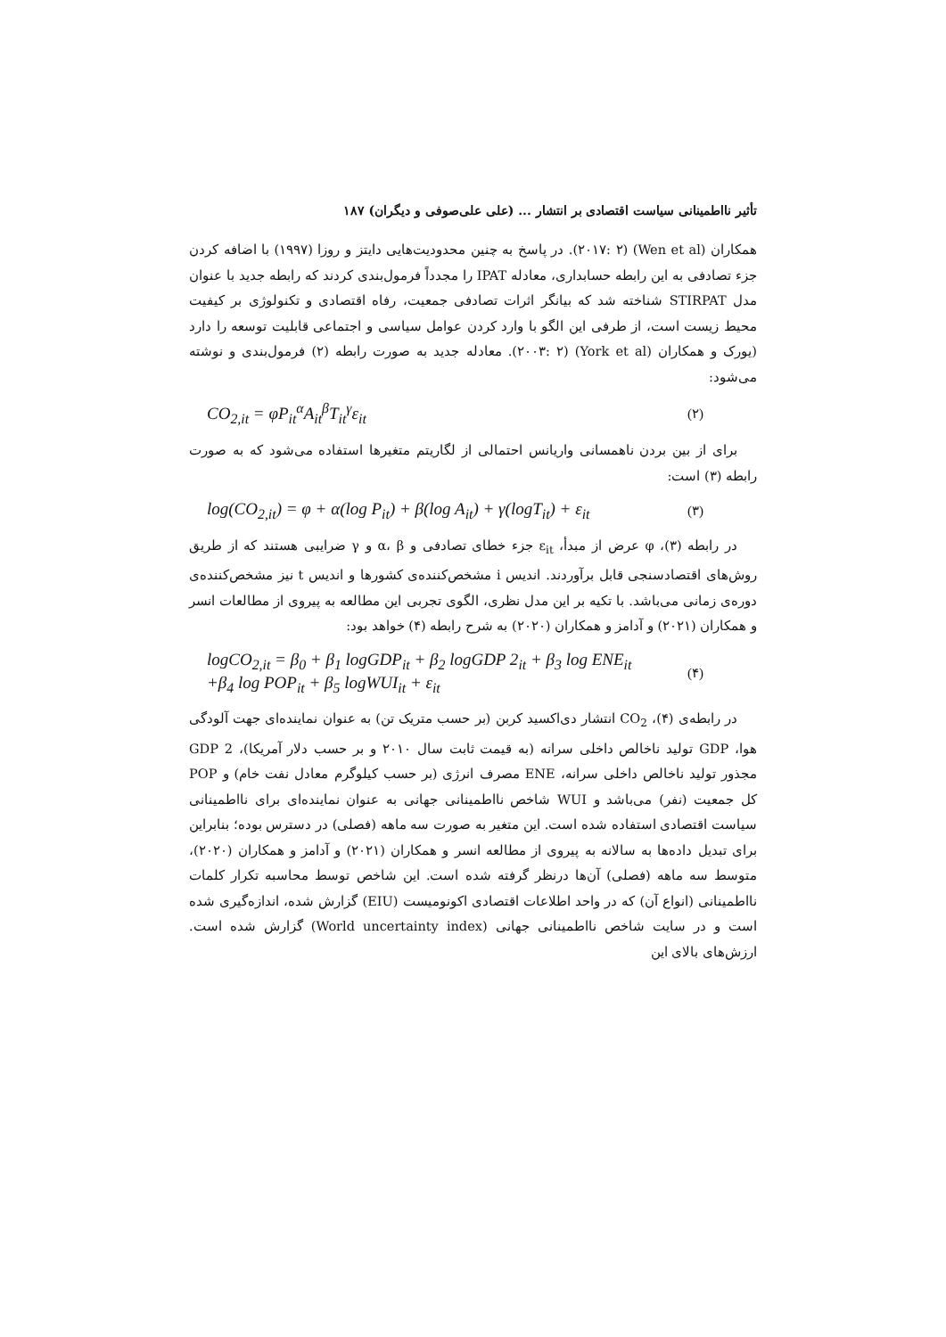تأثیر نااطمینانی سیاست اقتصادی بر انتشار ... (علی علی‌صوفی و دیگران) ۱۸۷
همکاران (Wen et al) (۲۰۱۷: ۲). در پاسخ به چنین محدودیت‌هایی دایتز و روزا (۱۹۹۷) با اضافه کردن جزء تصادفی به این رابطه حسابداری، معادله IPAT را مجدداً فرمول‌بندی کردند که رابطه جدید با عنوان مدل STIRPAT شناخته شد که بیانگر اثرات تصادفی جمعیت، رفاه اقتصادی و تکنولوژی بر کیفیت محیط زیست است، از طرفی این الگو با وارد کردن عوامل سیاسی و اجتماعی قابلیت توسعه را دارد (یورک و همکاران (York et al) (۲۰۰۳: ۲). معادله جدید به صورت رابطه (۲) فرمول‌بندی و نوشته می‌شود:
CO<sub>2,it</sub> = φP<sub>it</sub><sup>α</sup>A<sub>it</sub><sup>β</sup>T<sub>it</sub><sup>γ</sup>ε<sub>it</sub> (۲)
برای از بین بردن ناهمسانی واریانس احتمالی از لگاریتم متغیرها استفاده می‌شود که به صورت رابطه (۳) است:
log(CO<sub>2,it</sub>) = φ + α(log P<sub>it</sub>) + β(log A<sub>it</sub>) + γ(logT<sub>it</sub>) + ε<sub>it</sub> (۳)
در رابطه (۳)، φ عرض از مبدأ، ε<sub>it</sub> جزء خطای تصادفی و α، β و γ ضرایبی هستند که از طریق روش‌های اقتصادسنجی قابل برآوردند. اندیس i مشخص‌کننده‌ی کشورها و اندیس t نیز مشخص‌کننده‌ی دوره‌ی زمانی می‌باشد. با تکیه بر این مدل نظری، الگوی تجربی این مطالعه به پیروی از مطالعات انسر و همکاران (۲۰۲۱) و آدامز و همکاران (۲۰۲۰) به شرح رابطه (۴) خواهد بود:
logCO<sub>2,it</sub> = β<sub>0</sub> + β<sub>1</sub> logGDP<sub>it</sub> + β<sub>2</sub> logGDP 2<sub>it</sub> + β<sub>3</sub> log ENE<sub>it</sub>
+β<sub>4</sub> log POP<sub>it</sub> + β<sub>5</sub> logWUI<sub>it</sub> + ε<sub>it</sub> (۴)
در رابطه‌ی (۴)، CO<sub>2</sub> انتشار دی‌اکسید کربن (بر حسب متریک تن) به عنوان نماینده‌ای جهت آلودگی هوا، GDP تولید ناخالص داخلی سرانه (به قیمت ثابت سال ۲۰۱۰ و بر حسب دلار آمریکا)، GDP 2 مجذور تولید ناخالص داخلی سرانه، ENE مصرف انرژی (بر حسب کیلوگرم معادل نفت خام) و POP کل جمعیت (نفر) می‌باشد و WUI شاخص نااطمینانی جهانی به عنوان نماینده‌ای برای نااطمینانی سیاست اقتصادی استفاده شده است. این متغیر به صورت سه ماهه (فصلی) در دسترس بوده؛ بنابراین برای تبدیل داده‌ها به سالانه به پیروی از مطالعه انسر و همکاران (۲۰۲۱) و آدامز و همکاران (۲۰۲۰)، متوسط سه ماهه (فصلی) آن‌ها درنظر گرفته شده است. این شاخص توسط محاسبه تکرار کلمات نااطمینانی (انواع آن) که در واحد اطلاعات اقتصادی اکونومیست (EIU) گزارش شده، اندازه‌گیری شده است و در سایت شاخص نااطمینانی جهانی (World uncertainty index) گزارش شده است. ارزش‌های بالای این